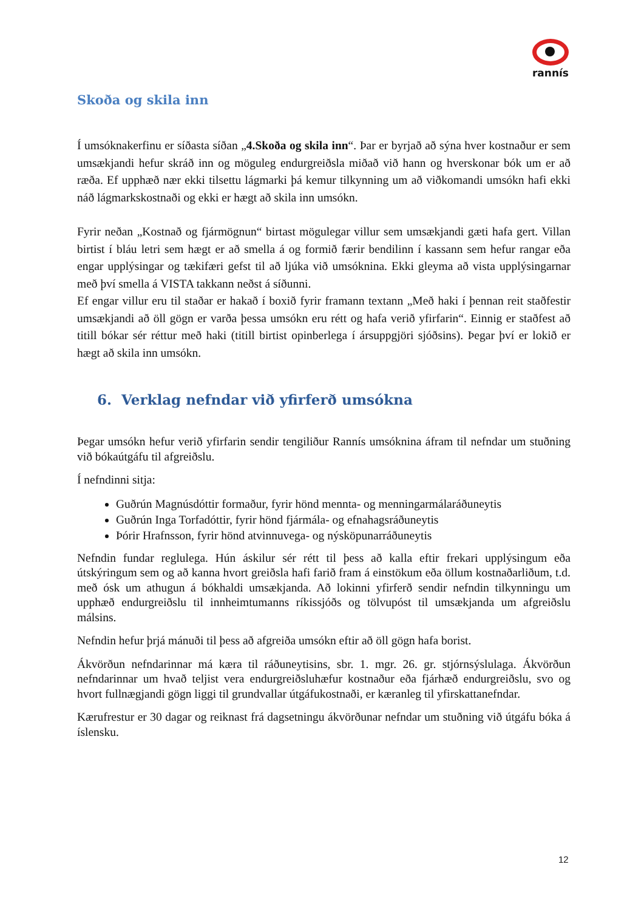rannís
Skoða og skila inn
Í umsóknakerfinu er síðasta síðan „4.Skoða og skila inn“. Þar er byrjað að sýna hver kostnaður er sem umsækjandi hefur skráð inn og möguleg endurgreiðsla miðað við hann og hverskonar bók um er að ræða. Ef upphæð nær ekki tilsettu lágmarki þá kemur tilkynning um að viðkomandi umsókn hafi ekki náð lágmarkskostnaði og ekki er hægt að skila inn umsókn.
Fyrir neðan „Kostnað og fjármögnun“ birtast mögulegar villur sem umsækjandi gæti hafa gert. Villan birtist í bláu letri sem hægt er að smella á og formið færir bendilinn í kassann sem hefur rangar eða engar upplýsingar og tækifæri gefst til að ljúka við umsóknina. Ekki gleyma að vista upplýsingarnar með því smella á VISTA takkann neðst á síðunni.
Ef engar villur eru til staðar er hakað í boxið fyrir framann textann „Með haki í þennan reit staðfestir umsækjandi að öll gögn er varða þessa umsókn eru rétt og hafa verið yfirfarin“. Einnig er staðfest að titill bókar sér réttur með haki (titill birtist opinberlega í ársuppgjöri sjóðsins). Þegar því er lokið er hægt að skila inn umsókn.
6. Verklag nefndar við yfirferð umsókna
Þegar umsókn hefur verið yfirfarin sendir tengiliður Rannís umsóknina áfram til nefndar um stuðning við bókaútgáfu til afgreiðslu.
Í nefndinni sitja:
Guðrún Magnúsdóttir formaður, fyrir hönd mennta- og menningarmálaráðuneytis
Guðrún Inga Torfadóttir, fyrir hönd fjármála- og efnahagsráðuneytis
Þórir Hrafnsson, fyrir hönd atvinnuvega- og nýsköpunarráðuneytis
Nefndin fundar reglulega. Hún áskilur sér rétt til þess að kalla eftir frekari upplýsingum eða útskýringum sem og að kanna hvort greiðsla hafi farið fram á einstökum eða öllum kostnaðarliðum, t.d. með ósk um athugun á bókhaldi umsækjanda. Að lokinni yfirferð sendir nefndin tilkynningu um upphæð endurgreiðslu til innheimtumanns ríkissjóðs og tölvupóst til umsækjanda um afgreiðslu málsins.
Nefndin hefur þrjá mánuði til þess að afgreiða umsókn eftir að öll gögn hafa borist.
Ákvörðun nefndarinnar má kæra til ráðuneytisins, sbr. 1. mgr. 26. gr. stjórnsýslulaga. Ákvörðun nefndarinnar um hvað teljist vera endurgreiðsluhæfur kostnaður eða fjárhæð endurgreiðslu, svo og hvort fullnægjandi gögn liggi til grundvallar útgáfukostnaði, er kæranleg til yfirskattanefndar.
Kærufrestur er 30 dagar og reiknast frá dagsetningu ákvörðunar nefndar um stuðning við útgáfu bóka á íslensku.
12